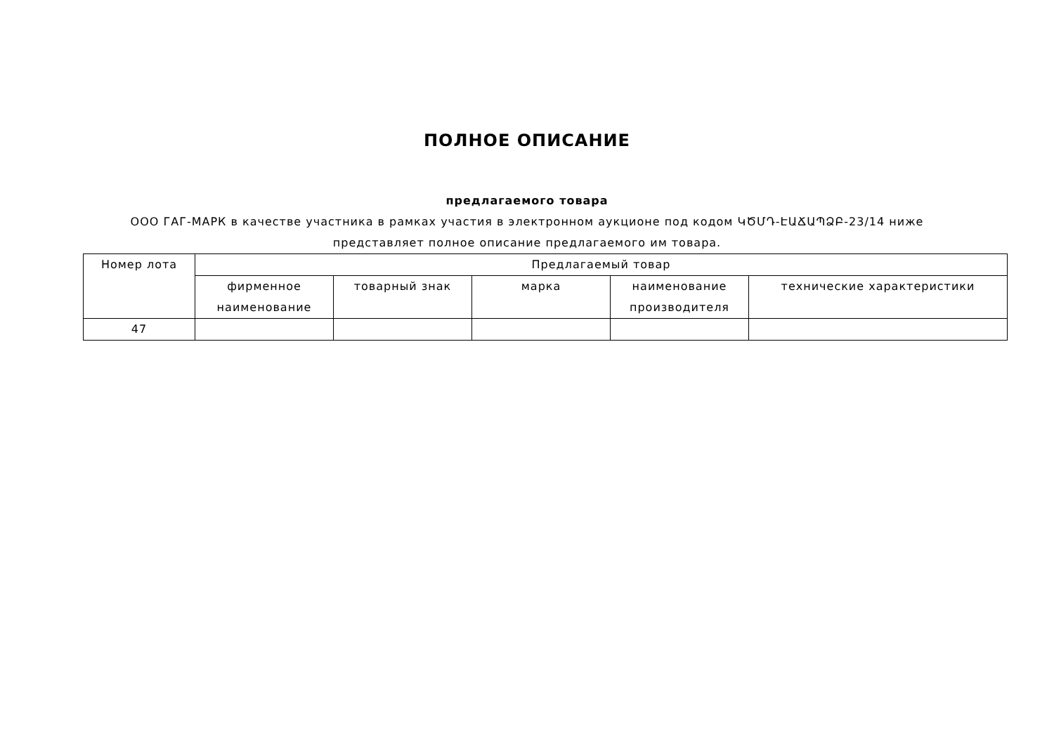ПОЛНОЕ ОПИСАНИЕ
предлагаемого товара
ООО ГАГ-МАРК в качестве участника в рамках участия в электронном аукционе под кодом ԿԾՄԴ-ԷԱՃԱՊՁԲ-23/14 ниже
представляет полное описание предлагаемого им товара.
| Номер лота | Предлагаемый товар | | | | |
| --- | --- | --- | --- | --- | --- |
| | фирменное наименование | товарный знак | марка | наименование производителя | технические характеристики |
| 47 | | | | | |